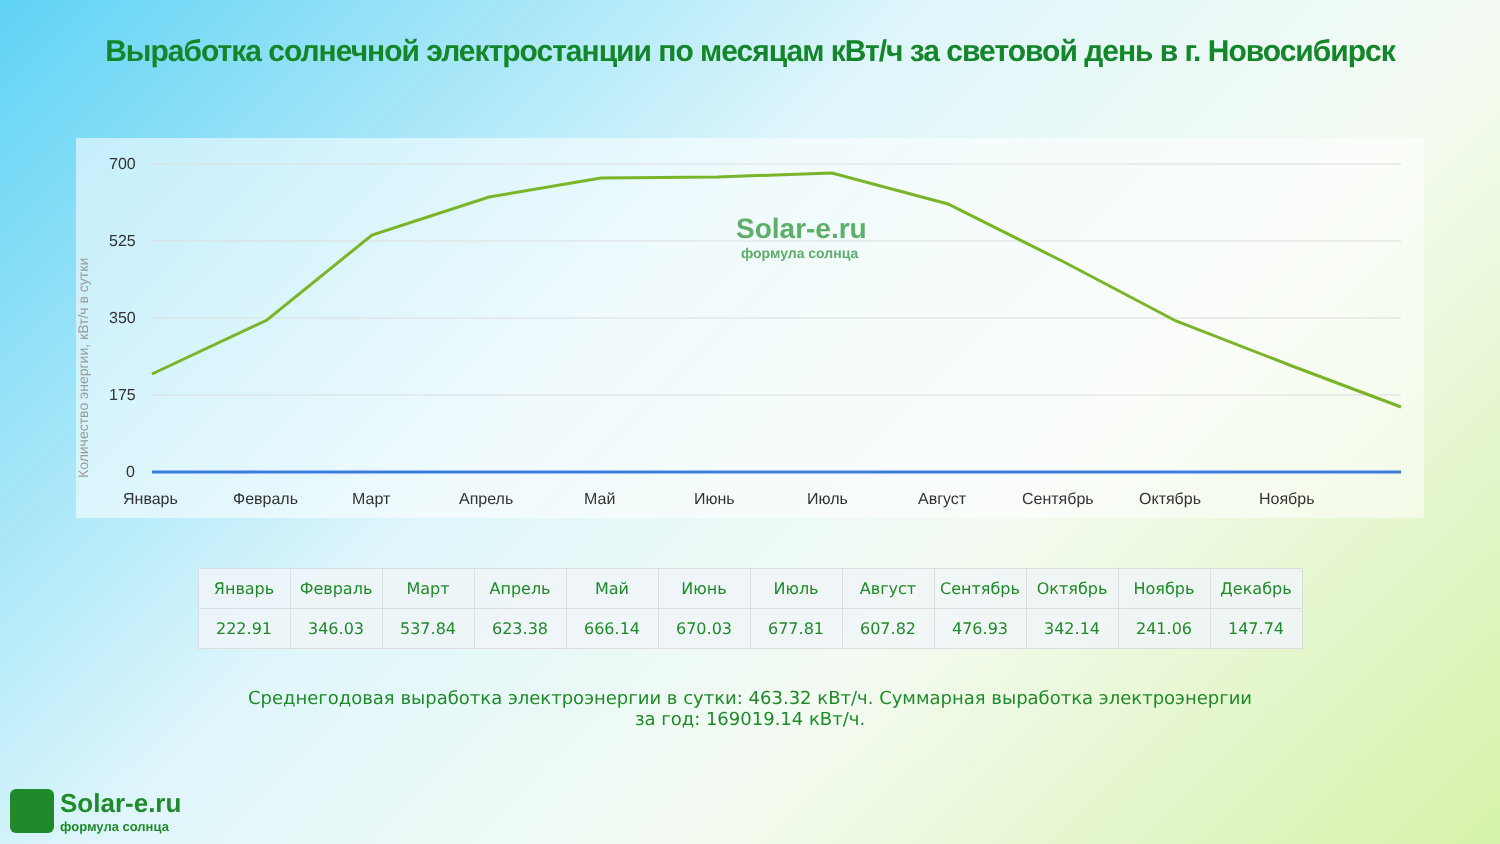Выработка солнечной электростанции по месяцам кВт/ч за световой день в г. Новосибирск
Количество энергии, кВт/ч в сутки
700
525
350
175
0
Январь
Февраль
Март
Апрель
Май
Июнь
Июль
Август
Сентябрь
Октябрь
Ноябрь
Solar-e.ru
формула солнца
| Январь | Февраль | Март | Апрель | Май | Июнь | Июль | Август | Сентябрь | Октябрь | Ноябрь | Декабрь |
| --- | --- | --- | --- | --- | --- | --- | --- | --- | --- | --- | --- |
| 222.91 | 346.03 | 537.84 | 623.38 | 666.14 | 670.03 | 677.81 | 607.82 | 476.93 | 342.14 | 241.06 | 147.74 |
Среднегодовая выработка электроэнергии в сутки: 463.32 кВт/ч. Суммарная выработка электроэнергии за год: 169019.14 кВт/ч.
Solar-e.ru
формула солнца